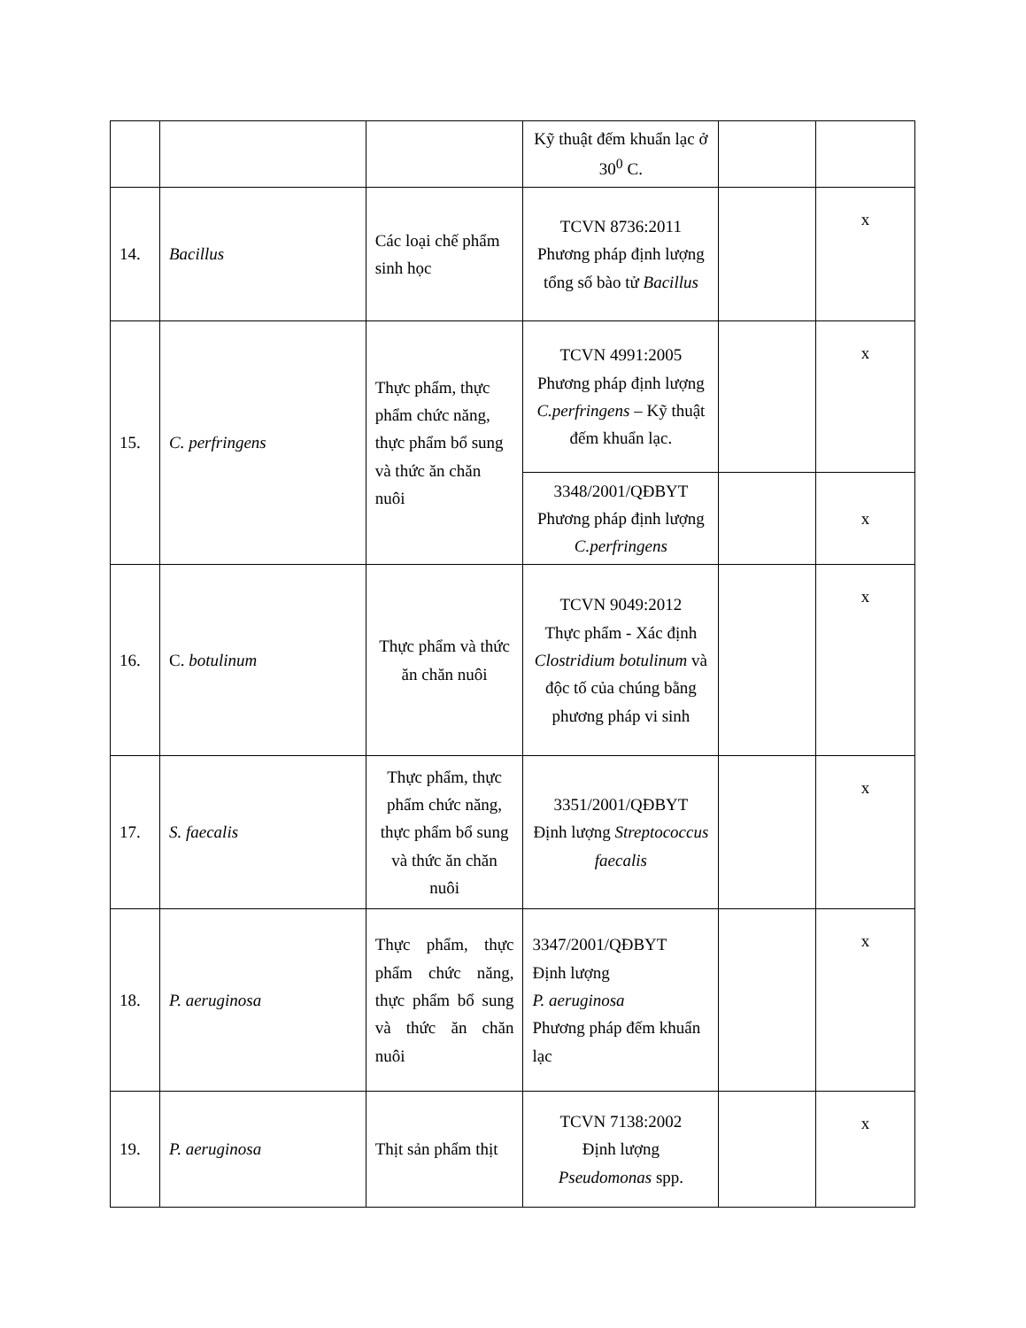| | | | Kỹ thuật đếm khuẩn lạc ở 30<sup>0</sup> C. | | |
| 14. | Bacillus | Các loại chế phẩm sinh học | TCVN 8736:2011 Phương pháp định lượng tổng số bào tử Bacillus | | x |
| 15. | C. perfringens | Thực phẩm, thực phẩm chức năng, thực phẩm bổ sung và thức ăn chăn nuôi | TCVN 4991:2005 Phương pháp định lượng C.perfringens – Kỹ thuật đếm khuẩn lạc. | | x |
| | | | 3348/2001/QĐBYT Phương pháp định lượng C.perfringens | | x |
| 16. | C. botulinum | Thực phẩm và thức ăn chăn nuôi | TCVN 9049:2012 Thực phẩm - Xác định Clostridium botulinum và độc tố của chúng bằng phương pháp vi sinh | | x |
| 17. | S. faecalis | Thực phẩm, thực phẩm chức năng, thực phẩm bổ sung và thức ăn chăn nuôi | 3351/2001/QĐBYT Định lượng Streptococcus faecalis | | x |
| 18. | P. aeruginosa | Thực phẩm, thực phẩm chức năng, thực phẩm bổ sung và thức ăn chăn nuôi | 3347/2001/QĐBYT Định lượng P. aeruginosa Phương pháp đếm khuẩn lạc | | x |
| 19. | P. aeruginosa | Thịt sản phẩm thịt | TCVN 7138:2002 Định lượng Pseudomonas spp. | | x |